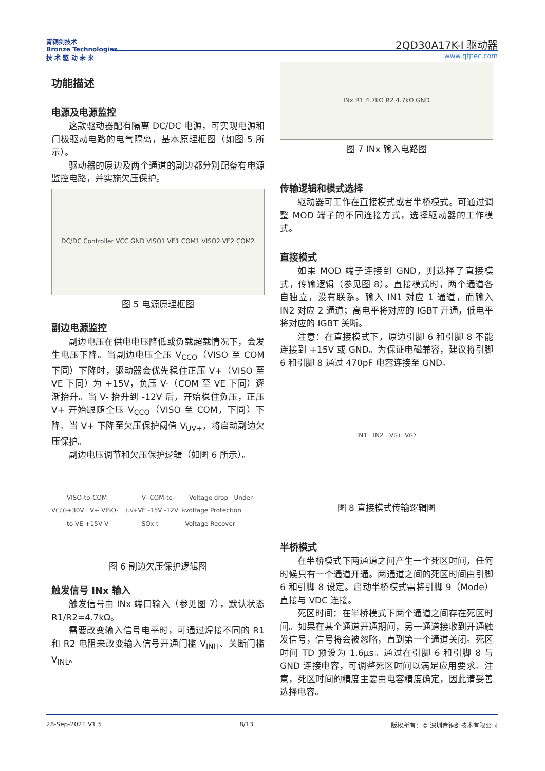青铜剑技术
Bronze Technologies
技 术 驱 动 未 来
2QD30A17K-I 驱动器
www.qtjtec.com
功能描述
电源及电源监控
这款驱动器配有隔离 DC/DC 电源，可实现电源和门极驱动电路的电气隔离，基本原理框图（如图 5 所示）。
驱动器的原边及两个通道的副边都分别配备有电源监控电路，并实施欠压保护。
DC/DC Controller VCC GND VISO1 VE1 COM1 VISO2 VE2 COM2
图 5 电源原理框图
副边电源监控
副边电压在供电电压降低或负载超载情况下，会发生电压下降。当副边电压全压 V<sub>CCO</sub>（VISO 至 COM 下同）下降时，驱动器会优先稳住正压 V+（VISO 至 VE 下同）为 +15V，负压 V-（COM 至 VE 下同）逐渐抬升。当 V- 抬升到 -12V 后，开始稳住负压，正压 V+ 开始跟随全压 V<sub>CCO</sub>（VISO 至 COM，下同）下降。当 V+ 下降至欠压保护阈值 V<sub>UV+</sub>，将启动副边欠压保护。
副边电压调节和欠压保护逻辑（如图 6 所示）。
V<sub>CCO</sub> VISO-to-COM +30V V+ VISO-to-VE +15V V<sub>UV+</sub> V- COM-to-VE -15V -12V SOx t<sub>B</sub> Voltage drop Under-voltage Protection Voltage Recover
图 6 副边欠压保护逻辑图
触发信号 INx 输入
触发信号由 INx 端口输入（参见图 7），默认状态 R1/R2=4.7kΩ。
需要改变输入信号电平时，可通过焊接不同的 R1 和 R2 电阻来改变输入信号开通门槛 V<sub>INH</sub>、关断门槛 V<sub>INL</sub>。
INx R1 4.7kΩ R2 4.7kΩ GND
图 7 INx 输入电路图
传输逻辑和模式选择
驱动器可工作在直接模式或者半桥模式。可通过调整 MOD 端子的不同连接方式，选择驱动器的工作模式。
直接模式
如果 MOD 端子连接到 GND，则选择了直接模式，传输逻辑（参见图 8）。直接模式时，两个通道各自独立，没有联系。输入 IN1 对应 1 通道，而输入 IN2 对应 2 通道；高电平将对应的 IGBT 开通，低电平将对应的 IGBT 关断。
注意：在直接模式下，原边引脚 6 和引脚 8 不能连接到 +15V 或 GND。为保证电磁兼容，建议将引脚 6 和引脚 8 通过 470pF 电容连接至 GND。
IN1 IN2 V<sub>G1</sub> V<sub>G2</sub>
图 8 直接模式传输逻辑图
半桥模式
在半桥模式下两通道之间产生一个死区时间，任何时候只有一个通道开通。两通道之间的死区时间由引脚 6 和引脚 8 设定。启动半桥模式需将引脚 9（Mode）直接与 VDC 连接。
死区时间：在半桥模式下两个通道之间存在死区时间。如果在某个通道开通期间，另一通道接收到开通触发信号，信号将会被忽略，直到第一个通道关闭。死区时间 TD 预设为 1.6μs。通过在引脚 6 和引脚 8 与 GND 连接电容，可调整死区时间以满足应用要求。注意，死区时间的精度主要由电容精度确定，因此请妥善选择电容。
28-Sep-2021 V1.5 8/13 版权所有：© 深圳青铜剑技术有限公司